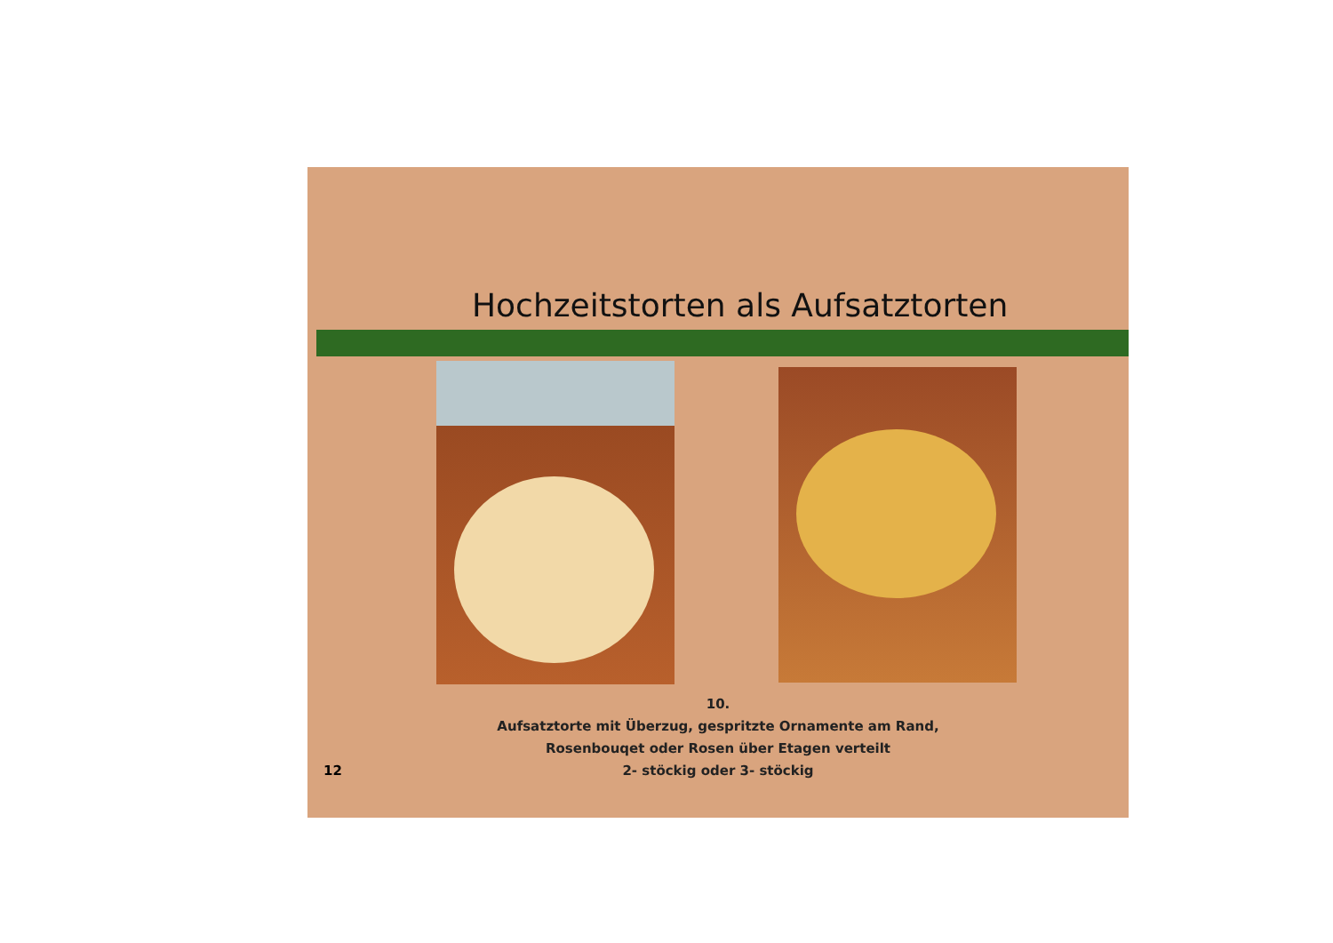Hochzeitstorten als Aufsatztorten
10.
Aufsatztorte mit Überzug, gespritzte Ornamente am Rand,
Rosenbouqet oder Rosen über Etagen verteilt
2- stöckig oder 3- stöckig
12